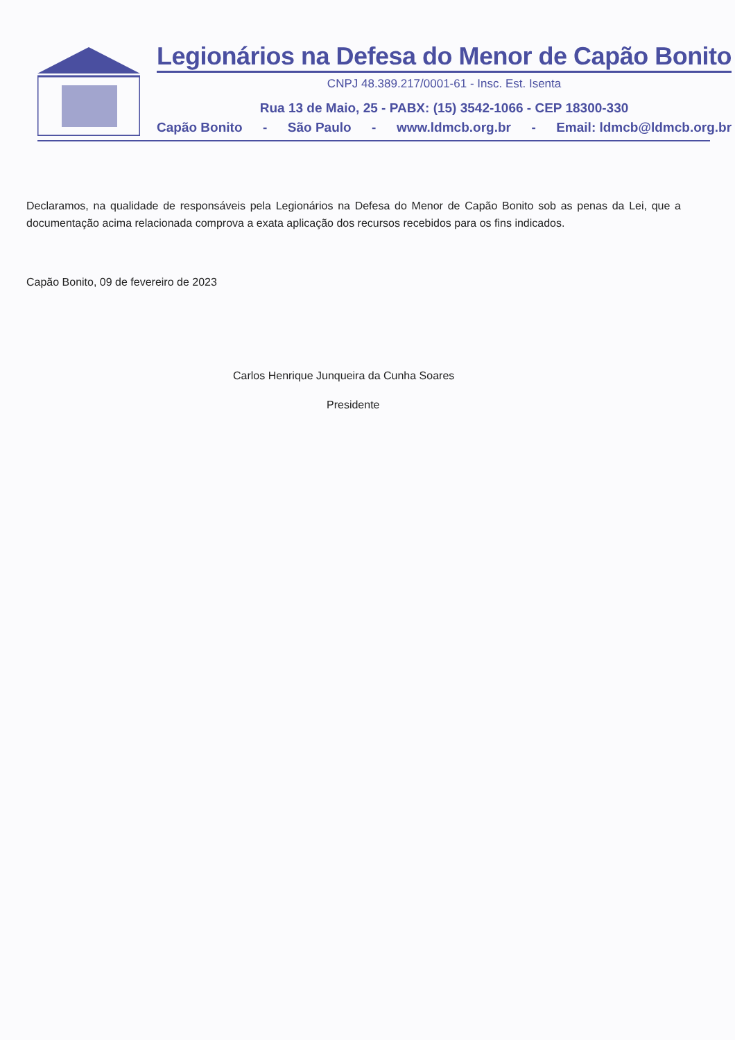Legionários na Defesa do Menor de Capão Bonito
CNPJ 48.389.217/0001-61 - Insc. Est. Isenta
Rua 13 de Maio, 25 - PABX: (15) 3542-1066 - CEP 18300-330
Capão Bonito - São Paulo - www.ldmcb.org.br - Email: ldmcb@ldmcb.org.br
Declaramos, na qualidade de responsáveis pela Legionários na Defesa do Menor de Capão Bonito sob as penas da Lei, que a documentação acima relacionada comprova a exata aplicação dos recursos recebidos para os fins indicados.
Capão Bonito, 09 de fevereiro de 2023
Carlos Henrique Junqueira da Cunha Soares
Presidente